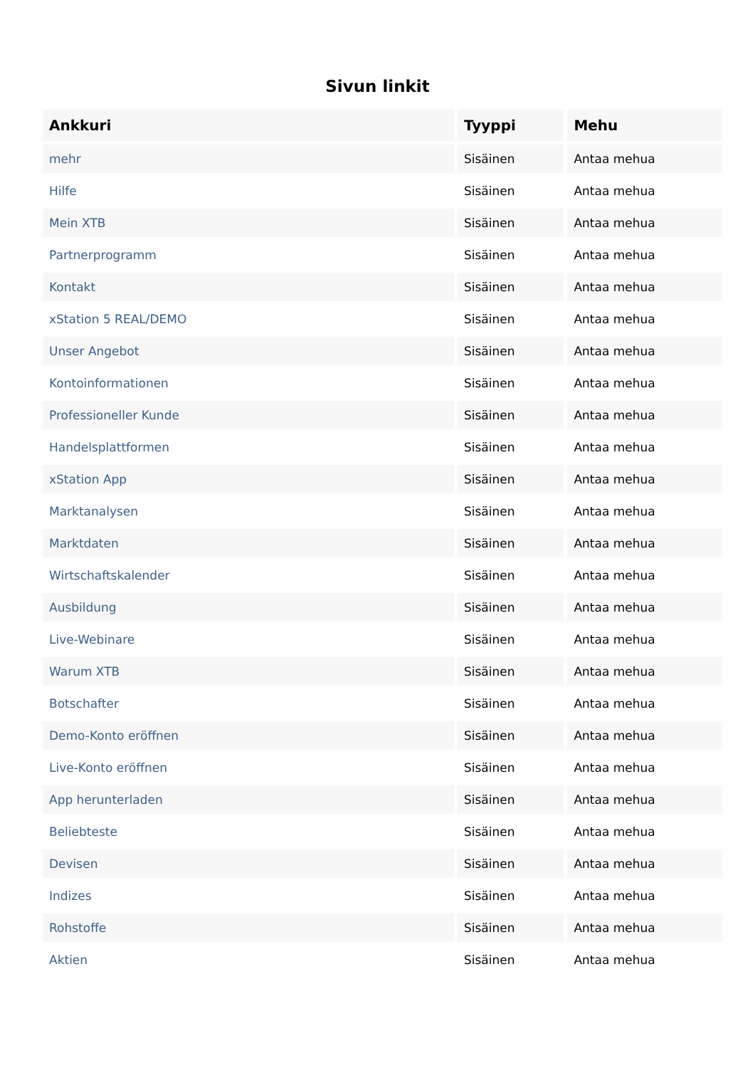Sivun linkit
| Ankkuri | Tyyppi | Mehu |
| --- | --- | --- |
| mehr | Sisäinen | Antaa mehua |
| Hilfe | Sisäinen | Antaa mehua |
| Mein XTB | Sisäinen | Antaa mehua |
| Partnerprogramm | Sisäinen | Antaa mehua |
| Kontakt | Sisäinen | Antaa mehua |
| xStation 5 REAL/DEMO | Sisäinen | Antaa mehua |
| Unser Angebot | Sisäinen | Antaa mehua |
| Kontoinformationen | Sisäinen | Antaa mehua |
| Professioneller Kunde | Sisäinen | Antaa mehua |
| Handelsplattformen | Sisäinen | Antaa mehua |
| xStation App | Sisäinen | Antaa mehua |
| Marktanalysen | Sisäinen | Antaa mehua |
| Marktdaten | Sisäinen | Antaa mehua |
| Wirtschaftskalender | Sisäinen | Antaa mehua |
| Ausbildung | Sisäinen | Antaa mehua |
| Live-Webinare | Sisäinen | Antaa mehua |
| Warum XTB | Sisäinen | Antaa mehua |
| Botschafter | Sisäinen | Antaa mehua |
| Demo-Konto eröffnen | Sisäinen | Antaa mehua |
| Live-Konto eröffnen | Sisäinen | Antaa mehua |
| App herunterladen | Sisäinen | Antaa mehua |
| Beliebteste | Sisäinen | Antaa mehua |
| Devisen | Sisäinen | Antaa mehua |
| Indizes | Sisäinen | Antaa mehua |
| Rohstoffe | Sisäinen | Antaa mehua |
| Aktien | Sisäinen | Antaa mehua |